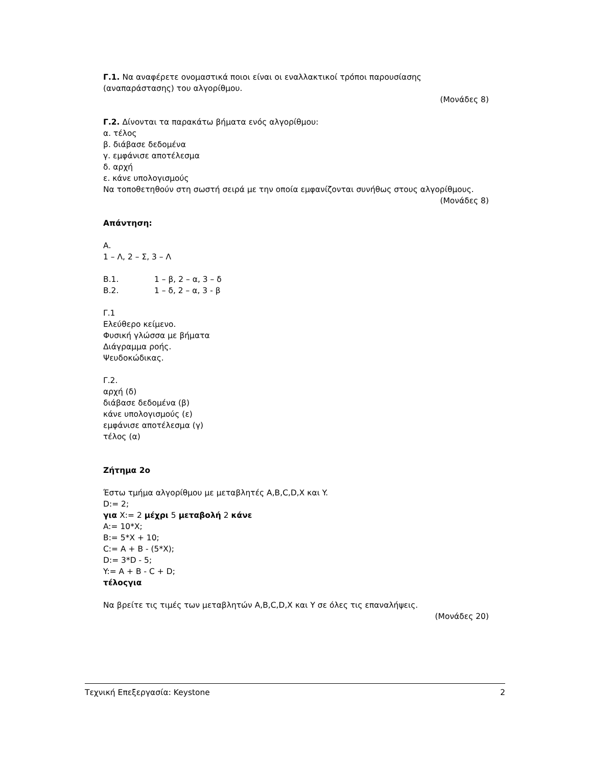Γ.1. Να αναφέρετε ονομαστικά ποιοι είναι οι εναλλακτικοί τρόποι παρουσίασης (αναπαράστασης) του αλγορίθμου.
(Μονάδες 8)
Γ.2. Δίνονται τα παρακάτω βήματα ενός αλγορίθμου:
α. τέλος
β. διάβασε δεδομένα
γ. εμφάνισε αποτέλεσμα
δ. αρχή
ε. κάνε υπολογισμούς
Να τοποθετηθούν στη σωστή σειρά με την οποία εμφανίζονται συνήθως στους αλγορίθμους.
(Μονάδες 8)
Απάντηση:
Α.
1 – Λ, 2 – Σ, 3 – Λ
Β.1. 1 – β, 2 – α, 3 – δ
Β.2. 1 – δ, 2 – α, 3 - β
Γ.1
Ελεύθερο κείμενο.
Φυσική γλώσσα με βήματα
Διάγραμμα ροής.
Ψευδοκώδικας.
Γ.2.
αρχή (δ)
διάβασε δεδομένα (β)
κάνε υπολογισμούς (ε)
εμφάνισε αποτέλεσμα (γ)
τέλος (α)
Ζήτημα 2ο
Έστω τμήμα αλγορίθμου με μεταβλητές A,B,C,D,X και Y.
D:= 2;
για X:= 2 μέχρι 5 μεταβολή 2 κάνε
A:= 10*X;
B:= 5*X + 10;
C:= A + B - (5*X);
D:= 3*D - 5;
Y:= A + B - C + D;
τέλοςγια
Να βρείτε τις τιμές των μεταβλητών A,B,C,D,X και Y σε όλες τις επαναλήψεις.
(Μονάδες 20)
Τεχνική Επεξεργασία: Keystone 2